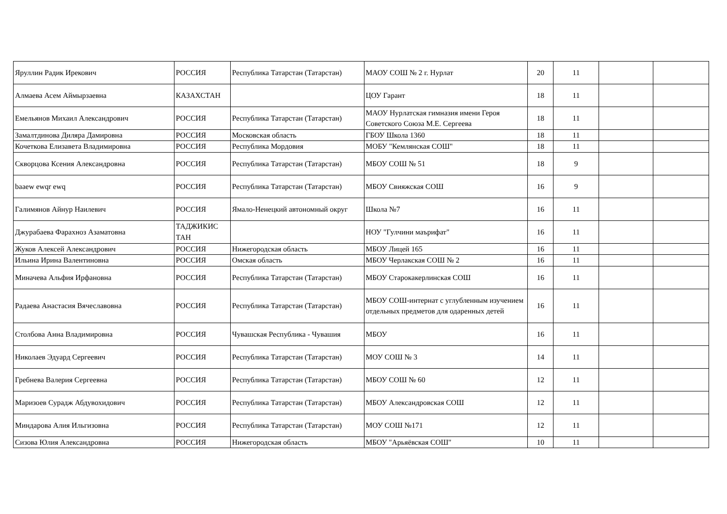| Яруллин Радик Ирекович | РОССИЯ | Республика Татарстан (Татарстан) | МАОУ СОШ № 2 г. Нурлат | 20 | 11 | | |
| Алмаева Асем Аймырзаевна | КАЗАХСТАН | | ЦОУ Гарант | 18 | 11 | | |
| Емельянов Михаил Александрович | РОССИЯ | Республика Татарстан (Татарстан) | МАОУ Нурлатская гимназия имени Героя Советского Союза М.Е. Сергеева | 18 | 11 | | |
| Замалтдинова Диляра Дамировна | РОССИЯ | Московская область | ГБОУ Школа 1360 | 18 | 11 | | |
| Кочеткова Елизавета Владимировна | РОССИЯ | Республика Мордовия | МОБУ "Кемлянская СОШ" | 18 | 11 | | |
| Скворцова Ксения Александровна | РОССИЯ | Республика Татарстан (Татарстан) | МБОУ СОШ № 51 | 18 | 9 | | |
| baaew ewqr ewq | РОССИЯ | Республика Татарстан (Татарстан) | МБОУ Свияжская СОШ | 16 | 9 | | |
| Галимянов Айнур Наилевич | РОССИЯ | Ямало-Ненецкий автономный округ | Школа №7 | 16 | 11 | | |
| Джурабаева Фарахноз Азаматовна | ТАДЖИКИС ТАН | | НОУ "Гулчини маърифат" | 16 | 11 | | |
| Жуков Алексей Александрович | РОССИЯ | Нижегородская область | МБОУ Лицей 165 | 16 | 11 | | |
| Ильина Ирина Валентиновна | РОССИЯ | Омская область | МБОУ Черлакская СОШ № 2 | 16 | 11 | | |
| Миначева Альфия Ирфановна | РОССИЯ | Республика Татарстан (Татарстан) | МБОУ Старокакерлинская СОШ | 16 | 11 | | |
| Радаева Анастасия Вячеславовна | РОССИЯ | Республика Татарстан (Татарстан) | МБОУ СОШ-интернат с углубленным изучением отдельных предметов для одаренных детей | 16 | 11 | | |
| Столбова Анна Владимировна | РОССИЯ | Чувашская Республика - Чувашия | МБОУ | 16 | 11 | | |
| Николаев Эдуард Сергеевич | РОССИЯ | Республика Татарстан (Татарстан) | МОУ СОШ № 3 | 14 | 11 | | |
| Гребнева Валерия Сергеевна | РОССИЯ | Республика Татарстан (Татарстан) | МБОУ СОШ № 60 | 12 | 11 | | |
| Маризоев Сурадж Абдувохидович | РОССИЯ | Республика Татарстан (Татарстан) | МБОУ Александровская СОШ | 12 | 11 | | |
| Миндарова Алия Ильгизовна | РОССИЯ | Республика Татарстан (Татарстан) | МОУ СОШ №171 | 12 | 11 | | |
| Сизова Юлия Александровна | РОССИЯ | Нижегородская область | МБОУ "Арьяёвская СОШ" | 10 | 11 | | |